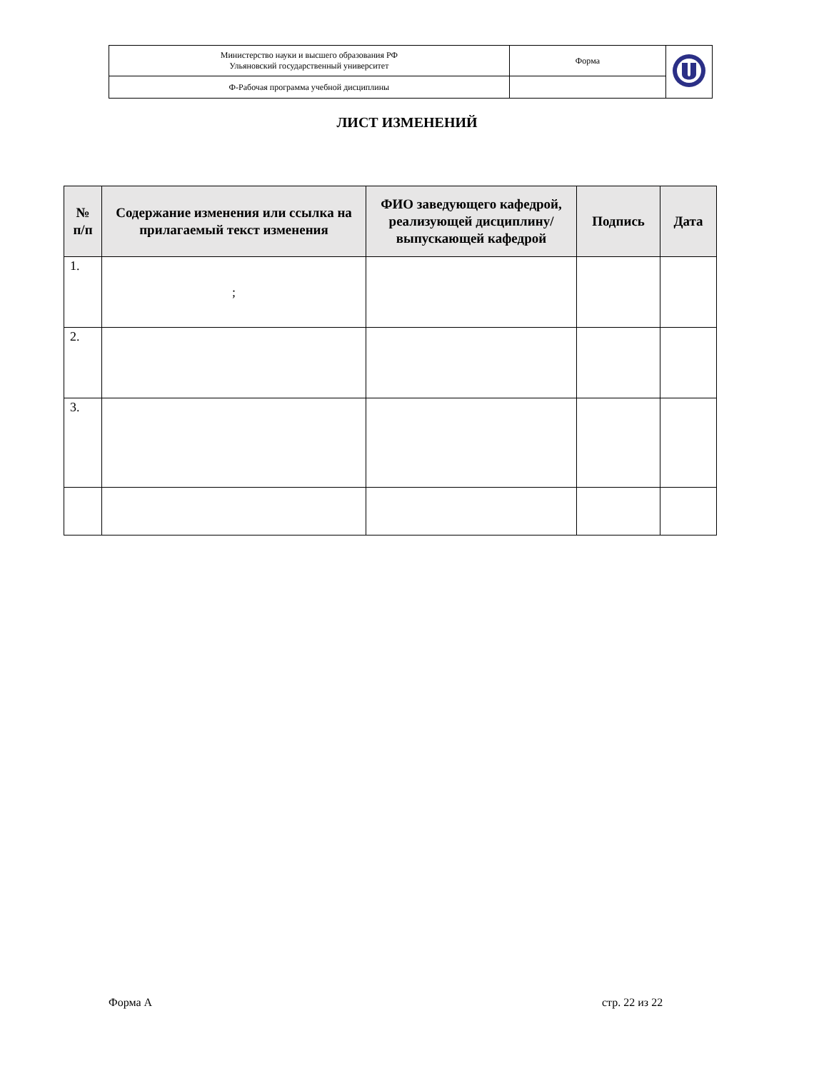| Министерство науки и высшего образования РФ Ульяновский государственный университет | Форма | |
| Ф-Рабочая программа учебной дисциплины | | |
ЛИСТ ИЗМЕНЕНИЙ
| № п/п | Содержание изменения или ссылка на прилагаемый текст изменения | ФИО заведующего кафедрой, реализующей дисциплину/выпускающей кафедрой | Подпись | Дата |
| --- | --- | --- | --- | --- |
| 1. | ; | | | |
| 2. | | | | |
| 3. | | | | |
Форма А стр. 22 из 22